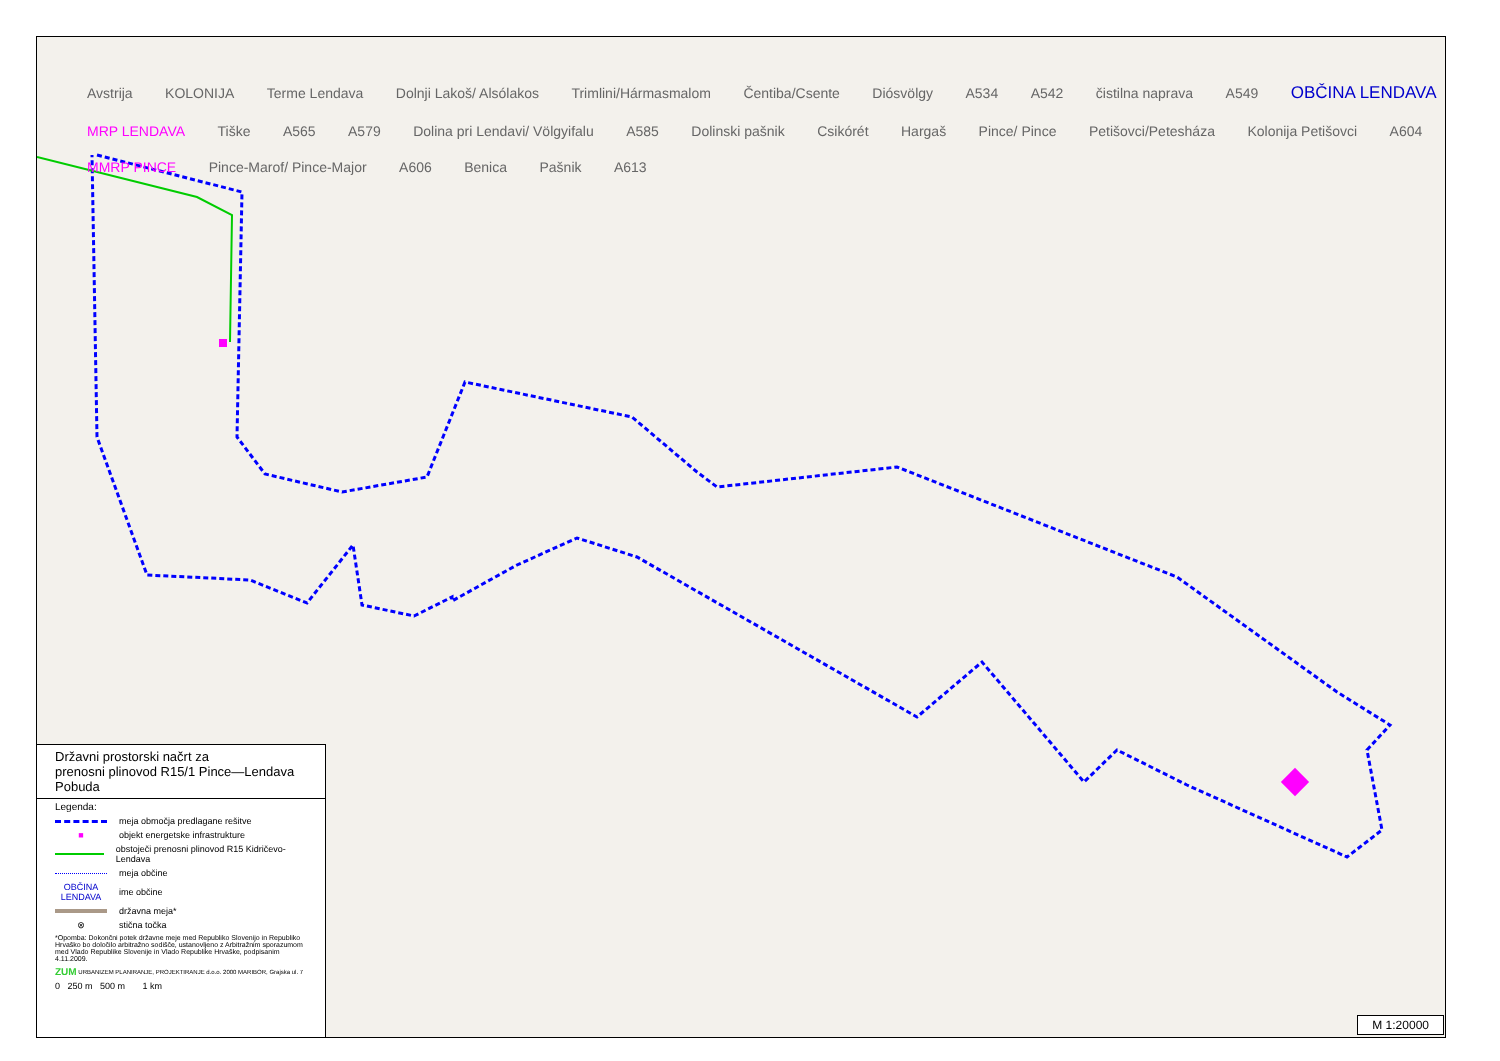Avstrija KOLONIJA Terme Lendava Dolnji Lakoš/ Alsólakos Trimlini/Hármasmalom Čentiba/Csente Diósvölgy A534 A542 čistilna naprava A549 OBČINA LENDAVA MRP LENDAVA Tiške A565 A579 Dolina pri Lendavi/ Völgyifalu A585 Dolinski pašnik Csikórét Hargaš Pince/ Pince Petišovci/Petesháza Kolonija Petišovci A604 MMRP PINCE Pince-Marof/ Pince-Major A606 Benica Pašnik A613
Državni prostorski načrt za
prenosni plinovod R15/1 Pince—Lendava
Pobuda
Legenda:
meja območja predlagane rešitve
■ objekt energetske infrastrukture
obstoječi prenosni plinovod R15 Kidričevo-Lendava
meja občine
OBČINA LENDAVA ime občine
državna meja*
⊗ stična točka
*Opomba: Dokončni potek državne meje med Republiko Slovenijo in Republiko Hrvaško bo določilo arbitražno sodišče, ustanovljeno z Arbitražnim sporazumom med Vlado Republike Slovenije in Vlado Republike Hrvaške, podpisanim 4.11.2009.
ZUM URBANIZEM PLANIRANJE, PROJEKTIRANJE d.o.o. 2000 MARIBOR, Grajska ul. 7
0 250 m 500 m 1 km
M 1:20000